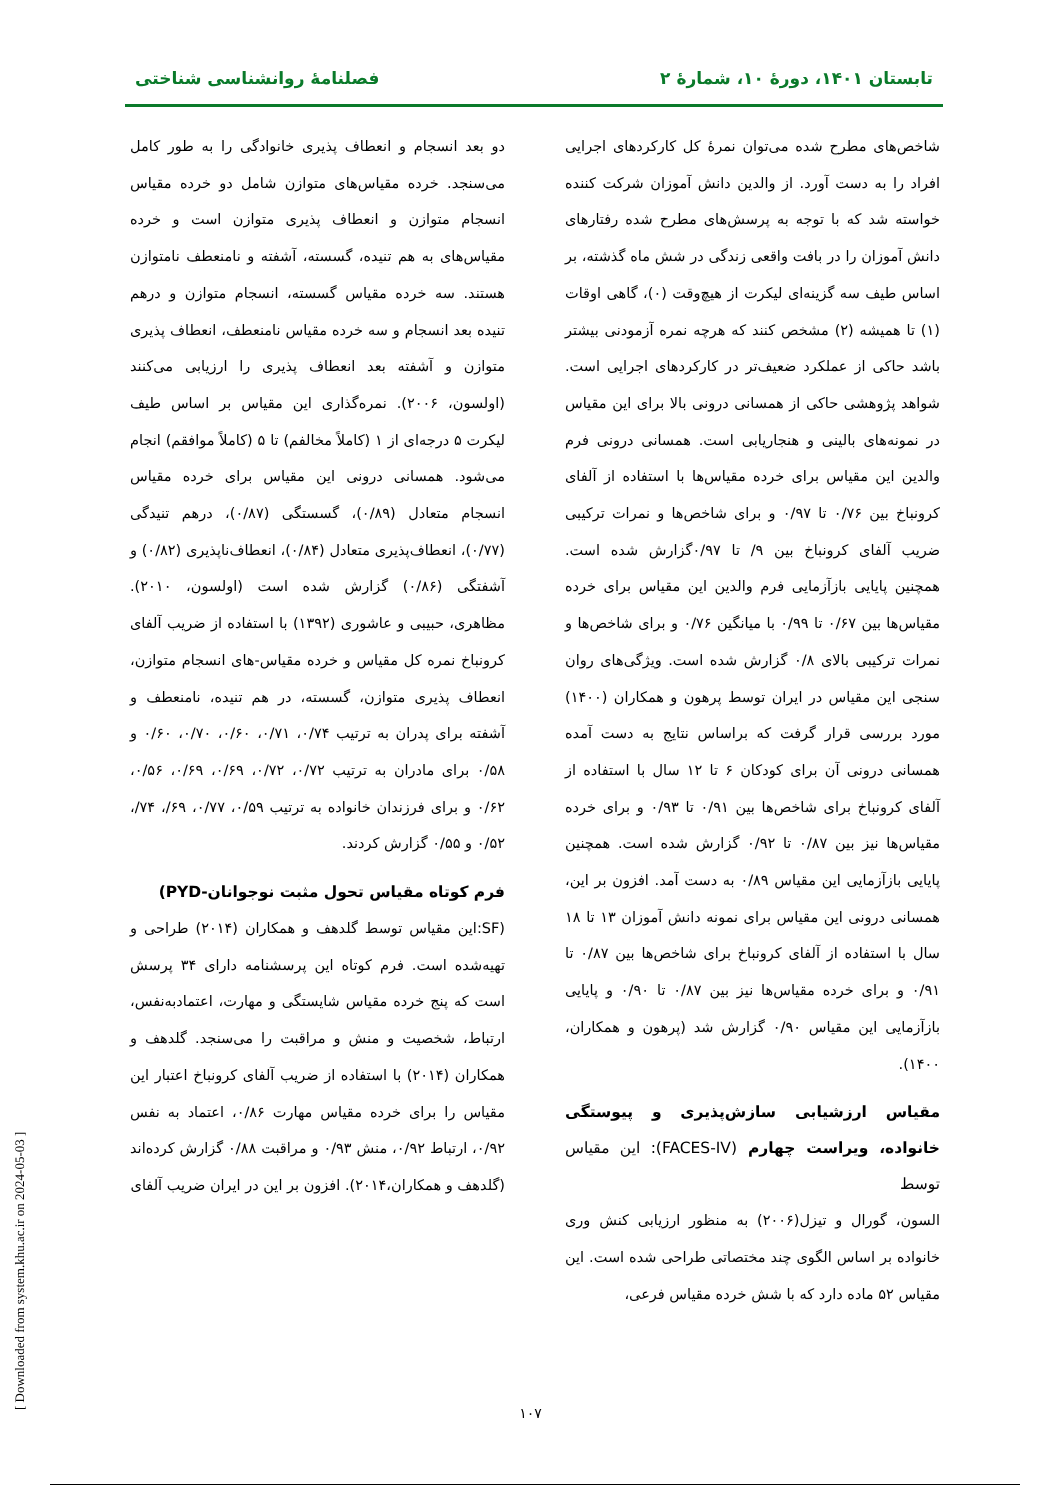تابستان ۱۴۰۱، دورهٔ ۱۰، شمارهٔ ۲ فصلنامهٔ روانشناسی شناختی
شاخص‌های مطرح شده می‌توان نمرهٔ کل کارکردهای اجرایی افراد را به دست آورد. از والدین دانش آموزان شرکت کننده خواسته شد که با توجه به پرسش‌های مطرح شده رفتارهای دانش آموزان را در بافت واقعی زندگی در شش ماه گذشته، بر اساس طیف سه گزینه‌ای لیکرت از هیچ‌وقت (۰)، گاهی اوقات (۱) تا همیشه (۲) مشخص کنند که هرچه نمره آزمودنی بیشتر باشد حاکی از عملکرد ضعیف‌تر در کارکردهای اجرایی است. شواهد پژوهشی حاکی از همسانی درونی بالا برای این مقیاس در نمونه‌های بالینی و هنجاریابی است. همسانی درونی فرم والدین این مقیاس برای خرده مقیاس‌ها با استفاده از آلفای کرونباخ بین ۰/۷۶ تا ۰/۹۷ و برای شاخص‌ها و نمرات ترکیبی ضریب آلفای کرونباخ بین ۹/ تا ۰/۹۷گزارش شده است. همچنین پایایی بازآزمایی فرم والدین این مقیاس برای خرده مقیاس‌ها بین ۰/۶۷ تا ۰/۹۹ با میانگین ۰/۷۶ و برای شاخص‌ها و نمرات ترکیبی بالای ۰/۸ گزارش شده است. ویژگی‌های روان سنجی این مقیاس در ایران توسط پرهون و همکاران (۱۴۰۰) مورد بررسی قرار گرفت که براساس نتایج به دست آمده همسانی درونی آن برای کودکان ۶ تا ۱۲ سال با استفاده از آلفای کرونباخ برای شاخص‌ها بین ۰/۹۱ تا ۰/۹۳ و برای خرده مقیاس‌ها نیز بین ۰/۸۷ تا ۰/۹۲ گزارش شده است. همچنین پایایی بازآزمایی این مقیاس ۰/۸۹ به دست آمد. افزون بر این، همسانی درونی این مقیاس برای نمونه دانش آموزان ۱۳ تا ۱۸ سال با استفاده از آلفای کرونباخ برای شاخص‌ها بین ۰/۸۷ تا ۰/۹۱ و برای خرده مقیاس‌ها نیز بین ۰/۸۷ تا ۰/۹۰ و پایایی بازآزمایی این مقیاس ۰/۹۰ گزارش شد (پرهون و همکاران، ۱۴۰۰).
مقیاس ارزشیابی سازش‌پذیری و پیوستگی خانواده، ویراست چهارم (FACES-IV): این مقیاس توسط
السون، گورال و تیزل(۲۰۰۶) به منظور ارزیابی کنش وری خانواده بر اساس الگوی چند مختصاتی طراحی شده است. این مقیاس ۵۲ ماده دارد که با شش خرده مقیاس فرعی،
دو بعد انسجام و انعطاف پذیری خانوادگی را به طور کامل می‌سنجد. خرده مقیاس‌های متوازن شامل دو خرده مقیاس انسجام متوازن و انعطاف پذیری متوازن است و خرده مقیاس‌های به هم تنیده، گسسته، آشفته و نامنعطف نامتوازن هستند. سه خرده مقیاس گسسته، انسجام متوازن و درهم تنیده بعد انسجام و سه خرده مقیاس نامنعطف، انعطاف پذیری متوازن و آشفته بعد انعطاف پذیری را ارزیابی می‌کنند (اولسون، ۲۰۰۶). نمره‌گذاری این مقیاس بر اساس طیف لیکرت ۵ درجه‌ای از ۱ (کاملاً مخالفم) تا ۵ (کاملاً موافقم) انجام می‌شود. همسانی درونی این مقیاس برای خرده مقیاس انسجام متعادل (۰/۸۹)، گسستگی (۰/۸۷)، درهم تنیدگی (۰/۷۷)، انعطاف‌پذیری متعادل (۰/۸۴)، انعطاف‌ناپذیری (۰/۸۲) و آشفتگی (۰/۸۶) گزارش شده است (اولسون، ۲۰۱۰). مظاهری، حبیبی و عاشوری (۱۳۹۲) با استفاده از ضریب آلفای کرونباخ نمره کل مقیاس و خرده مقیاس-های انسجام متوازن، انعطاف پذیری متوازن، گسسته، در هم تنیده، نامنعطف و آشفته برای پدران به ترتیب ۰/۷۴، ۰/۷۱، ۰/۶۰، ۰/۷۰، ۰/۶۰ و ۰/۵۸ برای مادران به ترتیب ۰/۷۲، ۰/۷۲، ۰/۶۹، ۰/۶۹، ۰/۵۶، ۰/۶۲ و برای فرزندان خانواده به ترتیب ۰/۵۹، ۰/۷۷، ۶۹/، ۷۴/، ۰/۵۲ و ۰/۵۵ گزارش کردند.
فرم کوتاه مقیاس تحول مثبت نوجوانان-PYD)
(SF:این مقیاس توسط گلدهف و همکاران (۲۰۱۴) طراحی و تهیه‌شده است. فرم کوتاه این پرسشنامه دارای ۳۴ پرسش است که پنج خرده مقیاس شایستگی و مهارت، اعتمادبه‌نفس، ارتباط، شخصیت و منش و مراقبت را می‌سنجد. گلدهف و همکاران (۲۰۱۴) با استفاده از ضریب آلفای کرونباخ اعتبار این مقیاس را برای خرده مقیاس مهارت ۰/۸۶، اعتماد به نفس ۰/۹۲، ارتباط ۰/۹۲، منش ۰/۹۳ و مراقبت ۰/۸۸ گزارش کرده‌اند (گلدهف و همکاران،۲۰۱۴). افزون بر این در ایران ضریب آلفای
۱۰۷
[ Downloaded from system.khu.ac.ir on 2024-05-03 ]